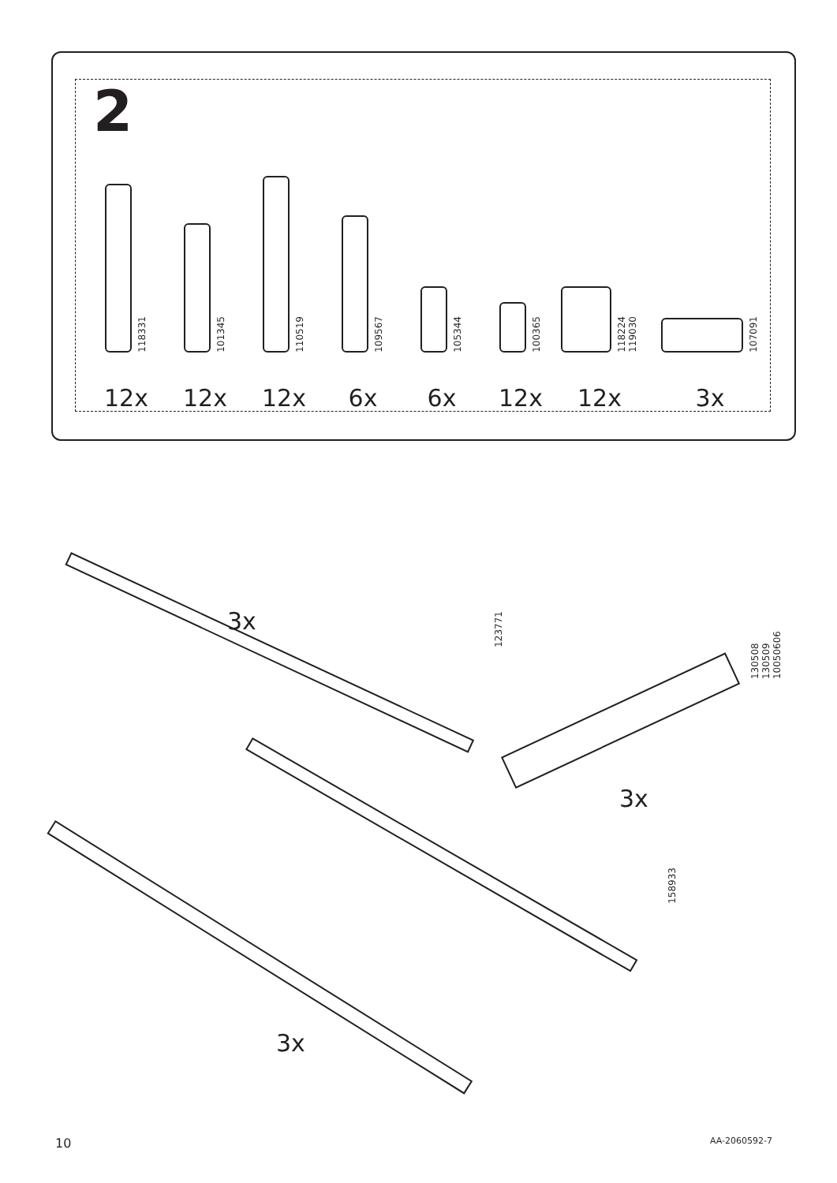2
118331
101345
110519
109567
105344
100365
118224
119030
107091
12x 12x 12x 6x 6x 12x 12x 3x
3x
123771
130508
130509
10050606
3x
158933
3x
10 AA-2060592-7